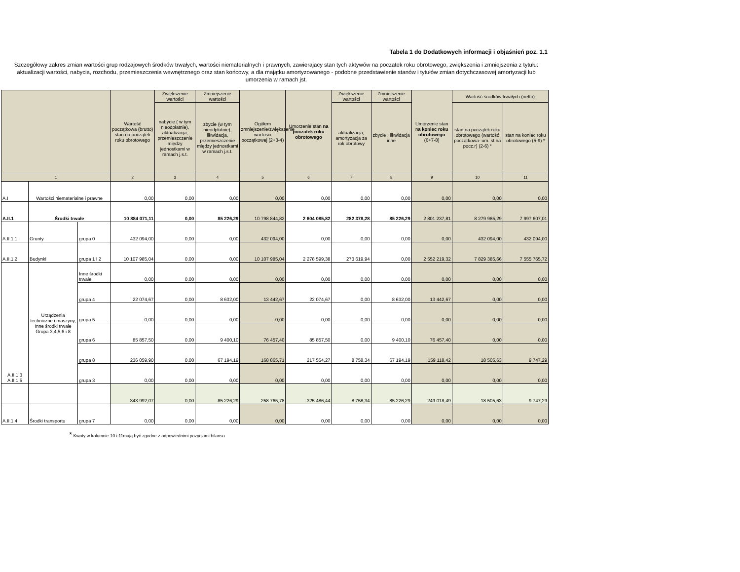Tabela 1 do Dodatkowych informacji i objaśnień poz. 1.1
Szczegółowy zakres zmian wartości grup rodzajowych środków trwałych, wartości niematerialnych i prawnych, zawierajacy stan tych aktywów na poczatek roku obrotowego, zwiększenia i zmniejszenia z tytułu: aktualizacji wartości, nabycia, rozchodu, przemieszczenia wewnętrznego oraz stan końcowy, a dla majątku amortyzowanego - podobne przedstawienie stanów i tytułów zmian dotychczasowej amortyzacji lub umorzenia w ramach jst.
| | | | Wartość początkowa (brutto) stan na początek roku obrotowego | Zwiększenie wartości | Zmniejszenie wartości | Ogółem zmniejszenie/zwiększenie wartosci początkowej (2+3-4) | Umorzenie stan na poczatek roku obrotowego | Zwiększenie wartości | Zmniejszenie wartości | Umorzenie stan n a koniec roku obrotowego (6+7-8) | Wartość środków trwałych (netto) | |
| --- | --- | --- | --- | --- | --- | --- | --- | --- | --- | --- | --- | --- |
| | | | | nabycie ( w tym nieodpłatnie), aktualizacja, przemieszczenie między jednostkami w ramach j.s.t. | zbycie (w tym nieodpłatnie), likwidacja, przemieszczenie między jednostkami w ramach j.s.t. | | | aktualizacja, amortyzacja za rok obrotowy | zbycie , likwidacja inne | | stan na początek roku obrotowego (wartość początkowa- um. st na pocz.r) (2-6) * | stan na koniec roku obrotowego (5-9) * |
| 1 | | | 2 | 3 | 4 | 5 | 6 | 7 | 8 | 9 | 10 | 11 |
| A.I | Wartości niematerialne i prawne | | 0,00 | 0,00 | 0,00 | 0,00 | 0,00 | 0,00 | 0,00 | 0,00 | 0,00 | 0,00 |
| A.II.1 | Środki trwałe | | 10 884 071,11 | 0,00 | 85 226,29 | 10 798 844,82 | 2 604 085,82 | 282 378,28 | 85 226,29 | 2 801 237,81 | 8 279 985,29 | 7 997 607,01 |
| A.II.1.1 | Grunty | grupa 0 | 432 094,00 | 0,00 | 0,00 | 432 094,00 | 0,00 | 0,00 | 0,00 | 0,00 | 432 094,00 | 432 094,00 |
| A.II.1.2 | Budynki | grupa 1 i 2 | 10 107 985,04 | 0,00 | 0,00 | 10 107 985,04 | 2 278 599,38 | 273 619,94 | 0,00 | 2 552 219,32 | 7 829 385,66 | 7 555 765,72 |
| A.II.1.3 A.II.1.5 | Urządzenia techniczne i maszyny, Inne środki trwałe Grupa 3,4,5,6 i 8 | Inne środki trwałe | 0,00 | 0,00 | 0,00 | 0,00 | 0,00 | 0,00 | 0,00 | 0,00 | 0,00 | 0,00 |
| | | grupa 4 | 22 074,67 | 0,00 | 8 632,00 | 13 442,67 | 22 074,67 | 0,00 | 8 632,00 | 13 442,67 | 0,00 | 0,00 |
| | | grupa 5 | 0,00 | 0,00 | 0,00 | 0,00 | 0,00 | 0,00 | 0,00 | 0,00 | 0,00 | 0,00 |
| | | grupa 6 | 85 857,50 | 0,00 | 9 400,10 | 76 457,40 | 85 857,50 | 0,00 | 9 400,10 | 76 457,40 | 0,00 | 0,00 |
| | | grupa 8 | 236 059,90 | 0,00 | 67 194,19 | 168 865,71 | 217 554,27 | 8 758,34 | 67 194,19 | 159 118,42 | 18 505,63 | 9 747,29 |
| | | grupa 3 | 0,00 | 0,00 | 0,00 | 0,00 | 0,00 | 0,00 | 0,00 | 0,00 | 0,00 | 0,00 |
| | | | 343 992,07 | 0,00 | 85 226,29 | 258 765,78 | 325 486,44 | 8 758,34 | 85 226,29 | 249 018,49 | 18 505,63 | 9 747,29 |
| A.II.1.4 | Środki transportu | grupa 7 | 0,00 | 0,00 | 0,00 | 0,00 | 0,00 | 0,00 | 0,00 | 0,00 | 0,00 | 0,00 |
* Kwoty w kolumnie 10 i 11mają być zgodne z odpowiednimi pozycjami bilansu